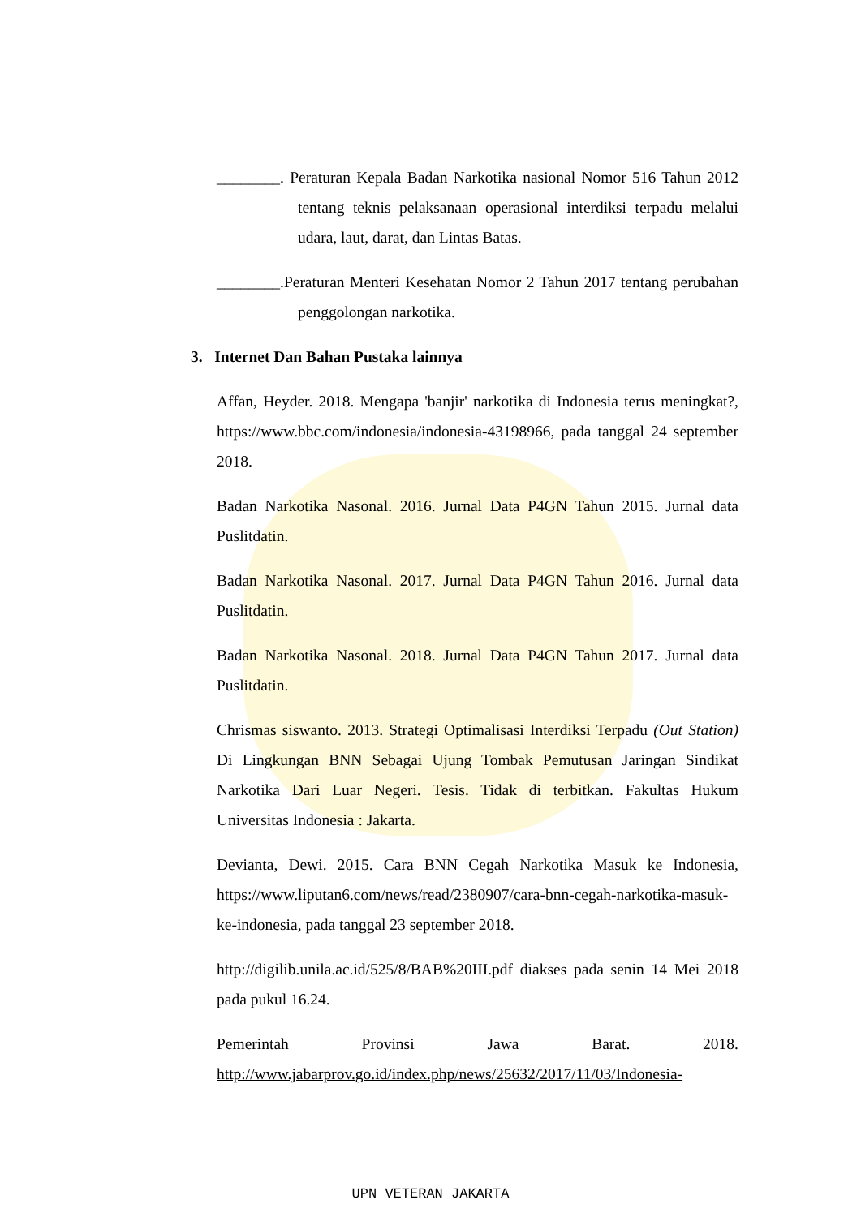________. Peraturan Kepala Badan Narkotika nasional Nomor 516 Tahun 2012 tentang teknis pelaksanaan operasional interdiksi terpadu melalui udara, laut, darat, dan Lintas Batas.
________.Peraturan Menteri Kesehatan Nomor 2 Tahun 2017 tentang perubahan penggolongan narkotika.
3. Internet Dan Bahan Pustaka lainnya
Affan, Heyder. 2018. Mengapa 'banjir' narkotika di Indonesia terus meningkat?, https://www.bbc.com/indonesia/indonesia-43198966, pada tanggal 24 september 2018.
Badan Narkotika Nasonal. 2016. Jurnal Data P4GN Tahun 2015. Jurnal data Puslitdatin.
Badan Narkotika Nasonal. 2017. Jurnal Data P4GN Tahun 2016. Jurnal data Puslitdatin.
Badan Narkotika Nasonal. 2018. Jurnal Data P4GN Tahun 2017. Jurnal data Puslitdatin.
Chrismas siswanto. 2013. Strategi Optimalisasi Interdiksi Terpadu (Out Station) Di Lingkungan BNN Sebagai Ujung Tombak Pemutusan Jaringan Sindikat Narkotika Dari Luar Negeri. Tesis. Tidak di terbitkan. Fakultas Hukum Universitas Indonesia : Jakarta.
Devianta, Dewi. 2015. Cara BNN Cegah Narkotika Masuk ke Indonesia, https://www.liputan6.com/news/read/2380907/cara-bnn-cegah-narkotika-masuk-ke-indonesia, pada tanggal 23 september 2018.
http://digilib.unila.ac.id/525/8/BAB%20III.pdf diakses pada senin 14 Mei 2018 pada pukul 16.24.
Pemerintah Provinsi Jawa Barat. 2018.
http://www.jabarprov.go.id/index.php/news/25632/2017/11/03/Indonesia-
UPN VETERAN JAKARTA